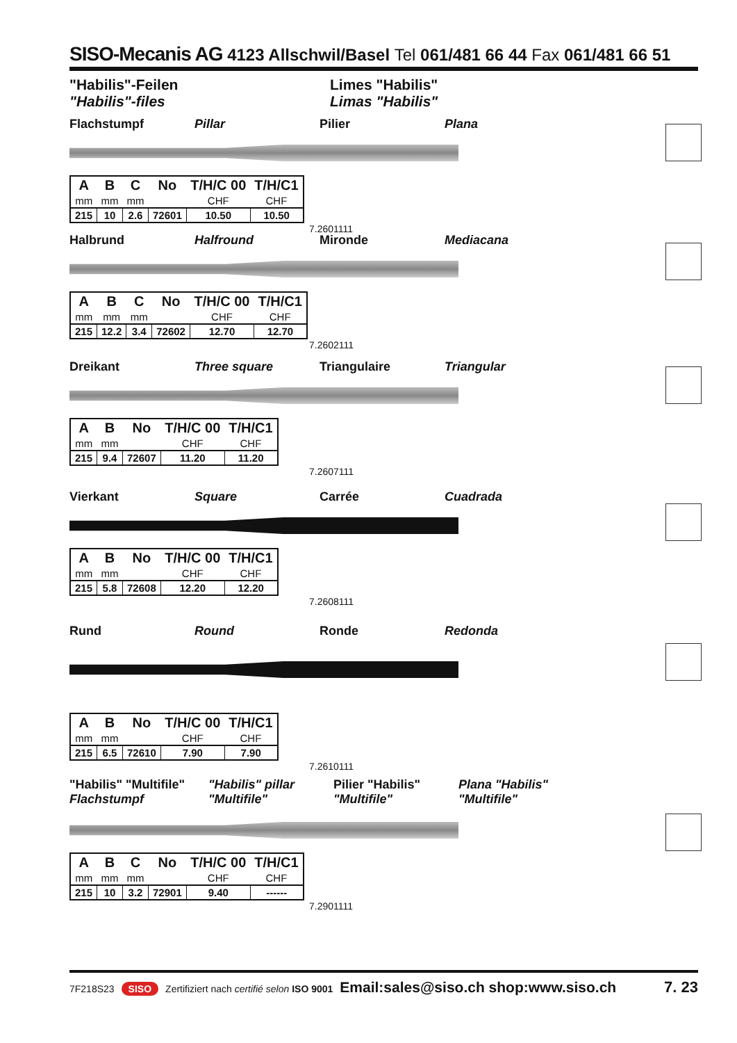SISO-Mecanis AG 4123 Allschwil/Basel Tel 061/481 66 44 Fax 061/481 66 51
"Habilis"-Feilen
"Habilis"-files
Limes "Habilis"
Limas "Habilis"
Flachstumpf Pillar Pilier Plana
| A | B | C | No | T/H/C 00 | T/H/C1 |
| mm | mm | mm | | CHF | CHF |
| 215 | 10 | 2.6 | 72601 | 10.50 | 10.50 |
7.2601111
Halbrund Halfround Mironde Mediacana
| A | B | C | No | T/H/C 00 | T/H/C1 |
| mm | mm | mm | | CHF | CHF |
| 215 | 12.2 | 3.4 | 72602 | 12.70 | 12.70 |
7.2602111
Dreikant Three square Triangulaire Triangular
| A | B | No | T/H/C 00 | T/H/C1 |
| mm | mm | | CHF | CHF |
| 215 | 9.4 | 72607 | 11.20 | 11.20 |
7.2607111
Vierkant Square Carrée Cuadrada
| A | B | No | T/H/C 00 | T/H/C1 |
| mm | mm | | CHF | CHF |
| 215 | 5.8 | 72608 | 12.20 | 12.20 |
7.2608111
Rund Round Ronde Redonda
| A | B | No | T/H/C 00 | T/H/C1 |
| mm | mm | | CHF | CHF |
| 215 | 6.5 | 72610 | 7.90 | 7.90 |
7.2610111
"Habilis" "Multifile"
Flachstumpf
"Habilis" pillar
"Multifile"
Pilier "Habilis"
"Multifile"
Plana "Habilis"
"Multifile"
| A | B | C | No | T/H/C 00 | T/H/C1 |
| mm | mm | mm | | CHF | CHF |
| 215 | 10 | 3.2 | 72901 | 9.40 | ------ |
7.2901111
7F218S23 SISO Zertifiziert nach certifié selon ISO 9001 Email:sales@siso.ch shop:www.siso.ch 7. 23